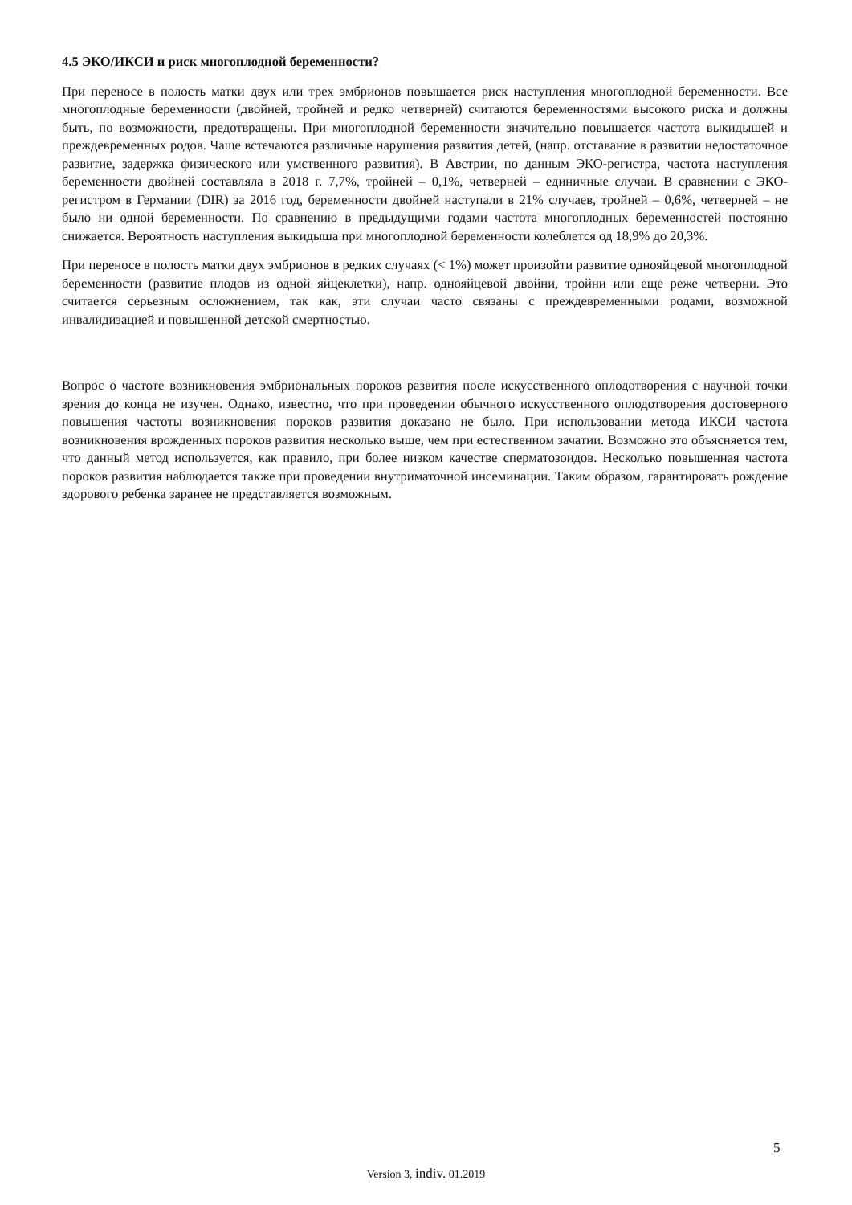4.5 ЭКО/ИКСИ и риск многоплодной беременности?
При переносе в полость матки двух или трех эмбрионов повышается риск наступления многоплодной беременности. Все многоплодные беременности (двойней, тройней и редко четверней) считаются беременностями высокого риска и должны быть, по возможности, предотвращены. При многоплодной беременности значительно повышается частота выкидышей и преждевременных родов. Чаще встечаются различные нарушения развития детей, (напр. отставание в развитии недостаточное развитие, задержка физического или умственного развития). В Австрии, по данным ЭКО-регистра, частота наступления беременности двойней составляла в 2018 г. 7,7%, тройней – 0,1%, четверней – единичные случаи. В сравнении с ЭКО-регистром в Германии (DIR) за 2016 год, беременности двойней наступали в 21% случаев, тройней – 0,6%, четверней – не было ни одной беременности. По сравнению в предыдущими годами частота многоплодных беременностей постоянно снижается. Вероятность наступления выкидыша при многоплодной беременности колеблется од 18,9% до 20,3%.
При переносе в полость матки двух эмбрионов в редких случаях (< 1%) может произойти развитие однояйцевой многоплодной беременности (развитие плодов из одной яйцеклетки), напр. однояйцевой двойни, тройни или еще реже четверни. Это считается серьезным осложнением, так как, эти случаи часто связаны с преждевременными родами, возможной инвалидизацией и повышенной детской смертностью.
Вопрос о частоте возникновения эмбриональных пороков развития после искусственного оплодотворения с научной точки зрения до конца не изучен. Однако, известно, что при проведении обычного искусственного оплодотворения достоверного повышения частоты возникновения пороков развития доказано не было. При использовании метода ИКСИ частота возникновения врожденных пороков развития несколько выше, чем при естественном зачатии. Возможно это объясняется тем, что данный метод используется, как правило, при более низком качестве сперматозоидов. Несколько повышенная частота пороков развития наблюдается также при проведении внутриматочной инсеминации. Таким образом, гарантировать рождение здорового ребенка заранее не представляется возможным.
5
Version 3, indiv. 01.2019